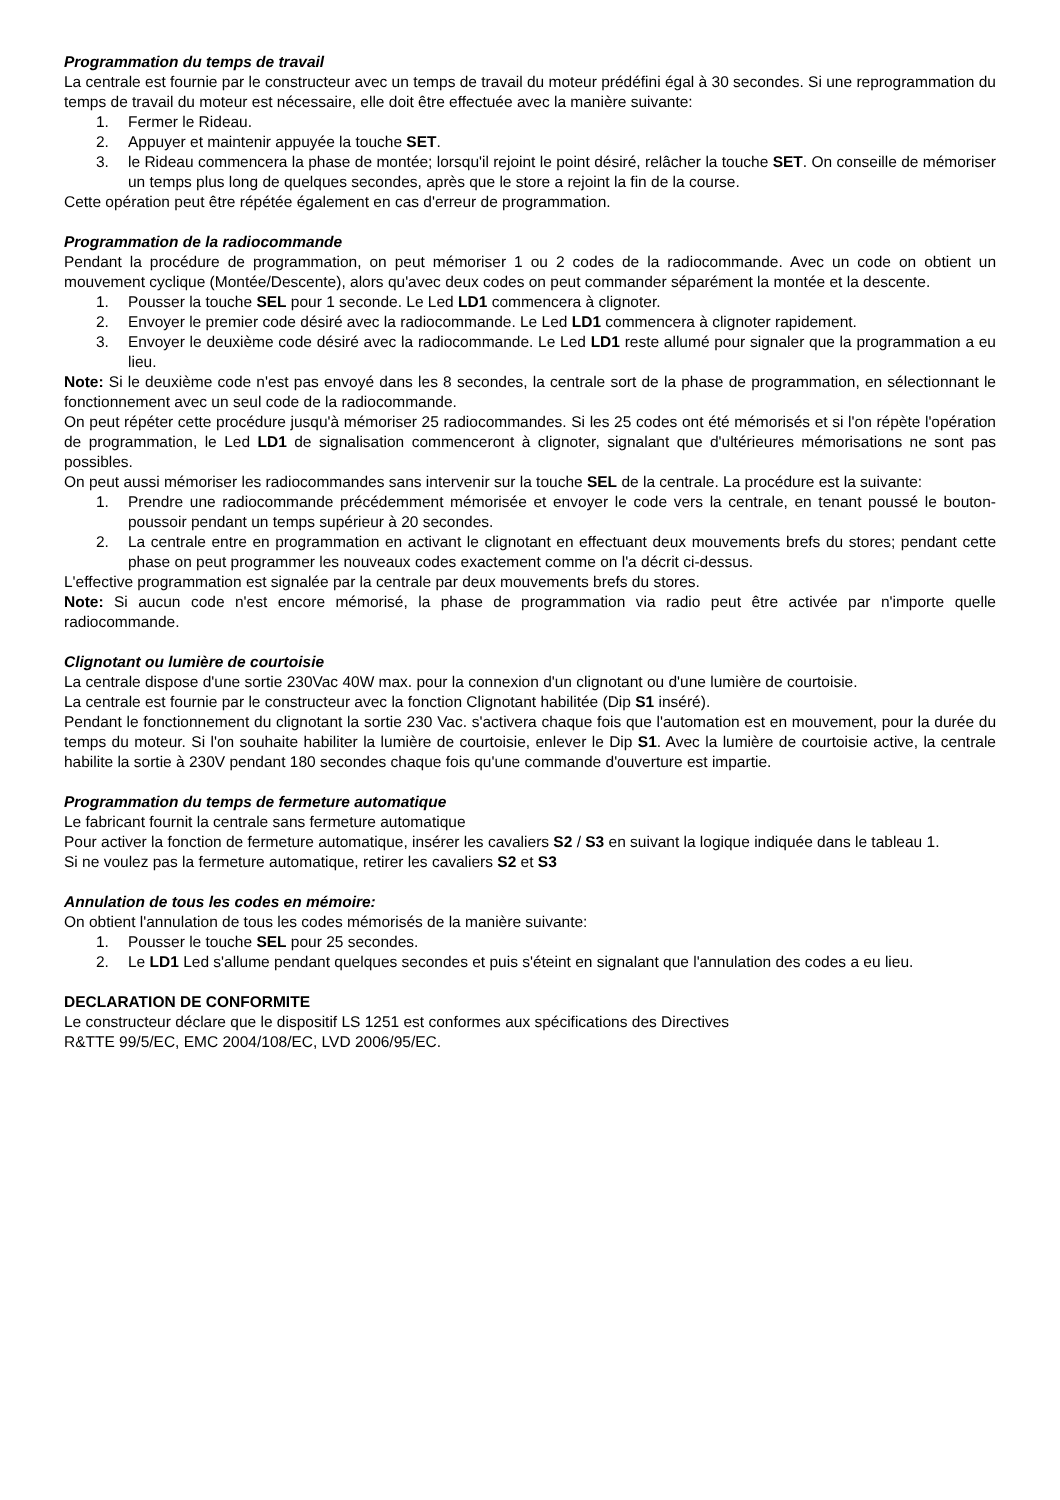Programmation du temps de travail
La centrale est fournie par le constructeur avec un temps de travail du moteur prédéfini égal à 30 secondes. Si une reprogrammation du temps de travail du moteur est nécessaire, elle doit être effectuée avec la manière suivante:
1. Fermer le Rideau.
2. Appuyer et maintenir appuyée la touche SET.
3. le Rideau commencera la phase de montée; lorsqu'il rejoint le point désiré, relâcher la touche SET. On conseille de mémoriser un temps plus long de quelques secondes, après que le store a rejoint la fin de la course.
Cette opération peut être répétée également en cas d'erreur de programmation.
Programmation de la radiocommande
Pendant la procédure de programmation, on peut mémoriser 1 ou 2 codes de la radiocommande. Avec un code on obtient un mouvement cyclique (Montée/Descente), alors qu'avec deux codes on peut commander séparément la montée et la descente.
1. Pousser la touche SEL pour 1 seconde. Le Led LD1 commencera à clignoter.
2. Envoyer le premier code désiré avec la radiocommande. Le Led LD1 commencera à clignoter rapidement.
3. Envoyer le deuxième code désiré avec la radiocommande. Le Led LD1 reste allumé pour signaler que la programmation a eu lieu.
Note: Si le deuxième code n'est pas envoyé dans les 8 secondes, la centrale sort de la phase de programmation, en sélectionnant le fonctionnement avec un seul code de la radiocommande.
On peut répéter cette procédure jusqu'à mémoriser 25 radiocommandes. Si les 25 codes ont été mémorisés et si l'on répète l'opération de programmation, le Led LD1 de signalisation commenceront à clignoter, signalant que d'ultérieures mémorisations ne sont pas possibles.
On peut aussi mémoriser les radiocommandes sans intervenir sur la touche SEL de la centrale. La procédure est la suivante:
1. Prendre une radiocommande précédemment mémorisée et envoyer le code vers la centrale, en tenant poussé le bouton-poussoir pendant un temps supérieur à 20 secondes.
2. La centrale entre en programmation en activant le clignotant en effectuant deux mouvements brefs du stores; pendant cette phase on peut programmer les nouveaux codes exactement comme on l'a décrit ci-dessus.
L'effective programmation est signalée par la centrale par deux mouvements brefs du stores.
Note: Si aucun code n'est encore mémorisé, la phase de programmation via radio peut être activée par n'importe quelle radiocommande.
Clignotant ou lumière de courtoisie
La centrale dispose d'une sortie 230Vac 40W max. pour la connexion d'un clignotant ou d'une lumière de courtoisie.
La centrale est fournie par le constructeur avec la fonction Clignotant habilitée (Dip S1 inséré).
Pendant le fonctionnement du clignotant la sortie 230 Vac. s'activera chaque fois que l'automation est en mouvement, pour la durée du temps du moteur. Si l'on souhaite habiliter la lumière de courtoisie, enlever le Dip S1. Avec la lumière de courtoisie active, la centrale habilite la sortie à 230V pendant 180 secondes chaque fois qu'une commande d'ouverture est impartie.
Programmation du temps de fermeture automatique
Le fabricant fournit la centrale sans fermeture automatique
Pour activer la fonction de fermeture automatique, insérer les cavaliers S2 / S3 en suivant la logique indiquée dans le tableau 1.
Si ne voulez pas la fermeture automatique, retirer les cavaliers S2 et S3
Annulation de tous les codes en mémoire:
On obtient l'annulation de tous les codes mémorisés de la manière suivante:
1. Pousser le touche SEL pour 25 secondes.
2. Le LD1 Led s'allume pendant quelques secondes et puis s'éteint en signalant que l'annulation des codes a eu lieu.
DECLARATION DE CONFORMITE
Le constructeur déclare que le dispositif LS 1251 est conformes aux spécifications des Directives
R&TTE 99/5/EC, EMC 2004/108/EC, LVD 2006/95/EC.